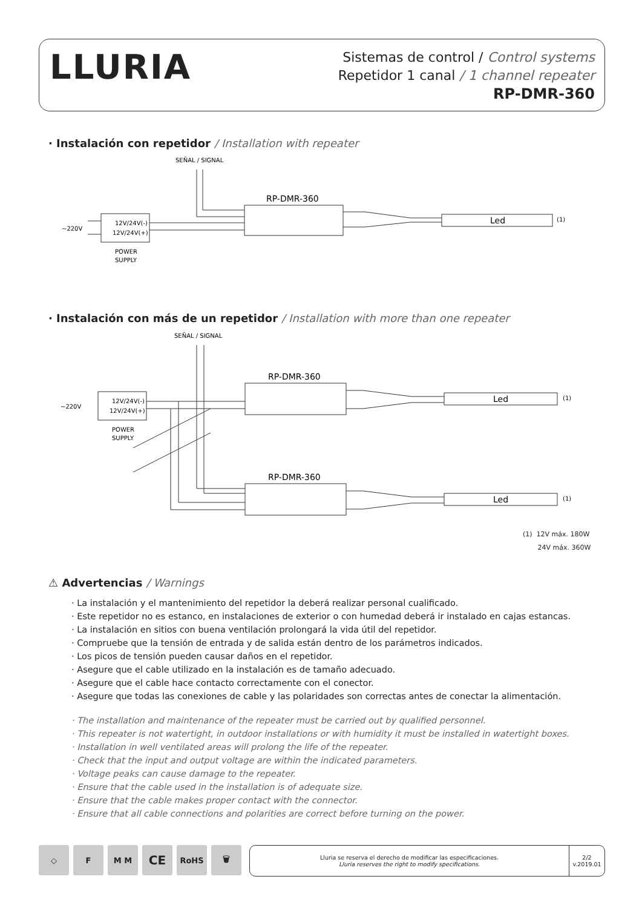LLURIA
Sistemas de control / Control systems
Repetidor 1 canal / 1 channel repeater
RP-DMR-360
· Instalación con repetidor / Installation with repeater
SEÑAL / SIGNAL
12V/24V(-)
12V/24V(+)
~220V
POWER
SUPPLY
RP-DMR-360
Led
(1)
· Instalación con más de un repetidor / Installation with more than one repeater
SEÑAL / SIGNAL
12V/24V(-)
12V/24V(+)
~220V
POWER
SUPPLY
RP-DMR-360
Led
(1)
RP-DMR-360
Led
(1)
(1) 12V máx. 180W
24V máx. 360W
⚠ Advertencias / Warnings
· La instalación y el mantenimiento del repetidor la deberá realizar personal cualificado.
· Este repetidor no es estanco, en instalaciones de exterior o con humedad deberá ir instalado en cajas estancas.
· La instalación en sitios con buena ventilación prolongará la vida útil del repetidor.
· Compruebe que la tensión de entrada y de salida están dentro de los parámetros indicados.
· Los picos de tensión pueden causar daños en el repetidor.
· Asegure que el cable utilizado en la instalación es de tamaño adecuado.
· Asegure que el cable hace contacto correctamente con el conector.
· Asegure que todas las conexiones de cable y las polaridades son correctas antes de conectar la alimentación.
· The installation and maintenance of the repeater must be carried out by qualified personnel.
· This repeater is not watertight, in outdoor installations or with humidity it must be installed in watertight boxes.
· Installation in well ventilated areas will prolong the life of the repeater.
· Check that the input and output voltage are within the indicated parameters.
· Voltage peaks can cause damage to the repeater.
· Ensure that the cable used in the installation is of adequate size.
· Ensure that the cable makes proper contact with the connector.
· Ensure that all cable connections and polarities are correct before turning on the power.
◇ F M M
CE
RoHS 🗑
Lluria se reserva el derecho de modificar las especificaciones.
Lluria reserves the right to modify specifications.
2/2
v.2019.01